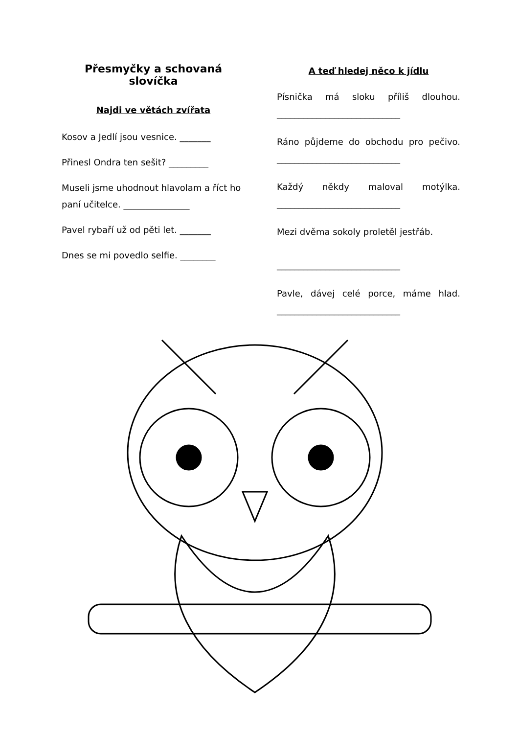Přesmyčky a schovaná slovíčka
Najdi ve větách zvířata
Kosov a Jedlí jsou vesnice. _______
Přinesl Ondra ten sešit? _________
Museli jsme uhodnout hlavolam a říct ho paní učitelce. _______________
Pavel rybaří už od pěti let. _______
Dnes se mi povedlo selfie. ________
A teď hledej něco k jídlu
Písnička má sloku příliš dlouhou. ____________________________
Ráno půjdeme do obchodu pro pečivo. ____________________________
Každý někdy maloval motýlka. ____________________________
Mezi dvěma sokoly proletěl jestřáb.
____________________________
Pavle, dávej celé porce, máme hlad. ____________________________